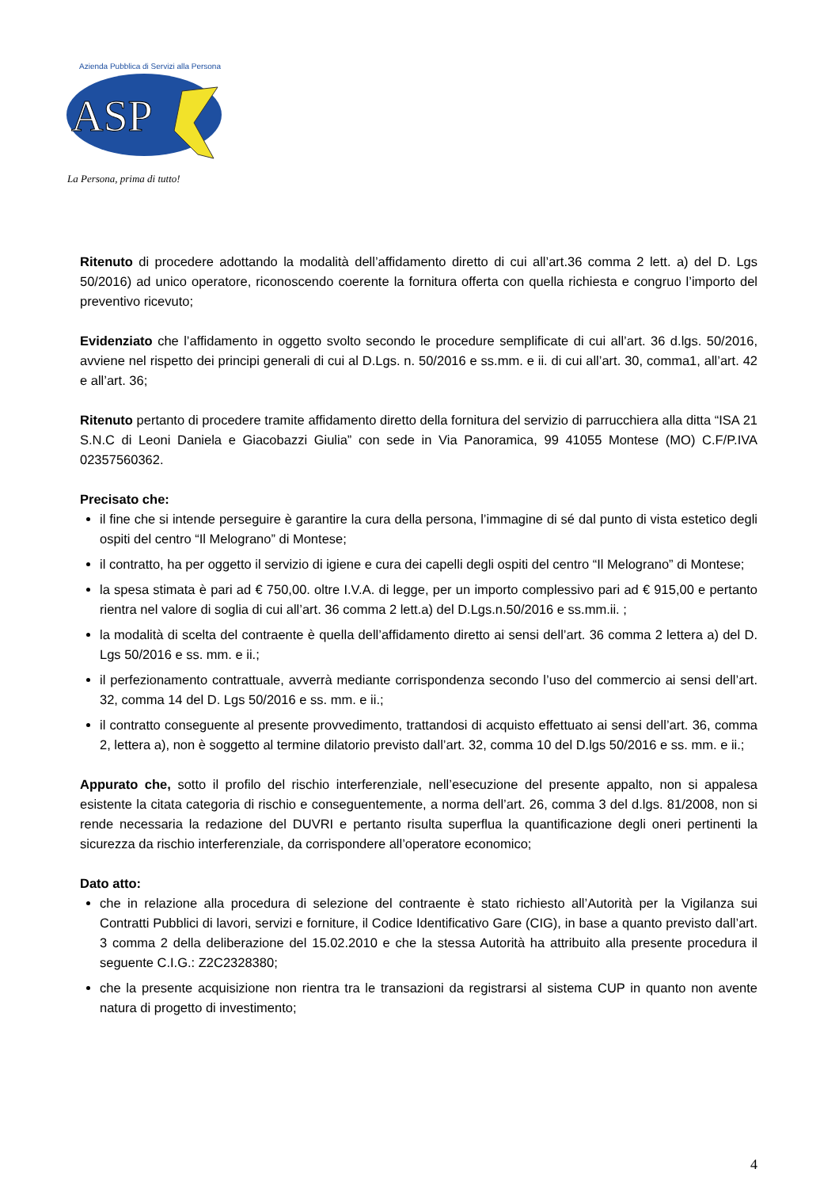ASP
Azienda Pubblica di Servizi alla Persona
La Persona, prima di tutto!
Ritenuto di procedere adottando la modalità dell’affidamento diretto di cui all’art.36 comma 2 lett. a) del D. Lgs 50/2016) ad unico operatore, riconoscendo coerente la fornitura offerta con quella richiesta e congruo l’importo del preventivo ricevuto;
Evidenziato che l’affidamento in oggetto svolto secondo le procedure semplificate di cui all’art. 36 d.lgs. 50/2016, avviene nel rispetto dei principi generali di cui al D.Lgs. n. 50/2016 e ss.mm. e ii. di cui all’art. 30, comma1, all’art. 42 e all’art. 36;
Ritenuto pertanto di procedere tramite affidamento diretto della fornitura del servizio di parrucchiera alla ditta “ISA 21 S.N.C di Leoni Daniela e Giacobazzi Giulia” con sede in Via Panoramica, 99 41055 Montese (MO) C.F/P.IVA 02357560362.
Precisato che:
il fine che si intende perseguire è garantire la cura della persona, l’immagine di sé dal punto di vista estetico degli ospiti del centro “Il Melograno” di Montese;
il contratto, ha per oggetto il servizio di igiene e cura dei capelli degli ospiti del centro “Il Melograno” di Montese;
la spesa stimata è pari ad € 750,00. oltre I.V.A. di legge, per un importo complessivo pari ad € 915,00 e pertanto rientra nel valore di soglia di cui all’art. 36 comma 2 lett.a) del D.Lgs.n.50/2016 e ss.mm.ii. ;
la modalità di scelta del contraente è quella dell’affidamento diretto ai sensi dell’art. 36 comma 2 lettera a) del D. Lgs 50/2016 e ss. mm. e ii.;
il perfezionamento contrattuale, avverrà mediante corrispondenza secondo l’uso del commercio ai sensi dell’art. 32, comma 14 del D. Lgs 50/2016 e ss. mm. e ii.;
il contratto conseguente al presente provvedimento, trattandosi di acquisto effettuato ai sensi dell’art. 36, comma 2, lettera a), non è soggetto al termine dilatorio previsto dall’art. 32, comma 10 del D.lgs 50/2016 e ss. mm. e ii.;
Appurato che, sotto il profilo del rischio interferenziale, nell’esecuzione del presente appalto, non si appalesa esistente la citata categoria di rischio e conseguentemente, a norma dell’art. 26, comma 3 del d.lgs. 81/2008, non si rende necessaria la redazione del DUVRI e pertanto risulta superflua la quantificazione degli oneri pertinenti la sicurezza da rischio interferenziale, da corrispondere all’operatore economico;
Dato atto:
che in relazione alla procedura di selezione del contraente è stato richiesto all’Autorità per la Vigilanza sui Contratti Pubblici di lavori, servizi e forniture, il Codice Identificativo Gare (CIG), in base a quanto previsto dall’art. 3 comma 2 della deliberazione del 15.02.2010 e che la stessa Autorità ha attribuito alla presente procedura il seguente C.I.G.: Z2C2328380;
che la presente acquisizione non rientra tra le transazioni da registrarsi al sistema CUP in quanto non avente natura di progetto di investimento;
4